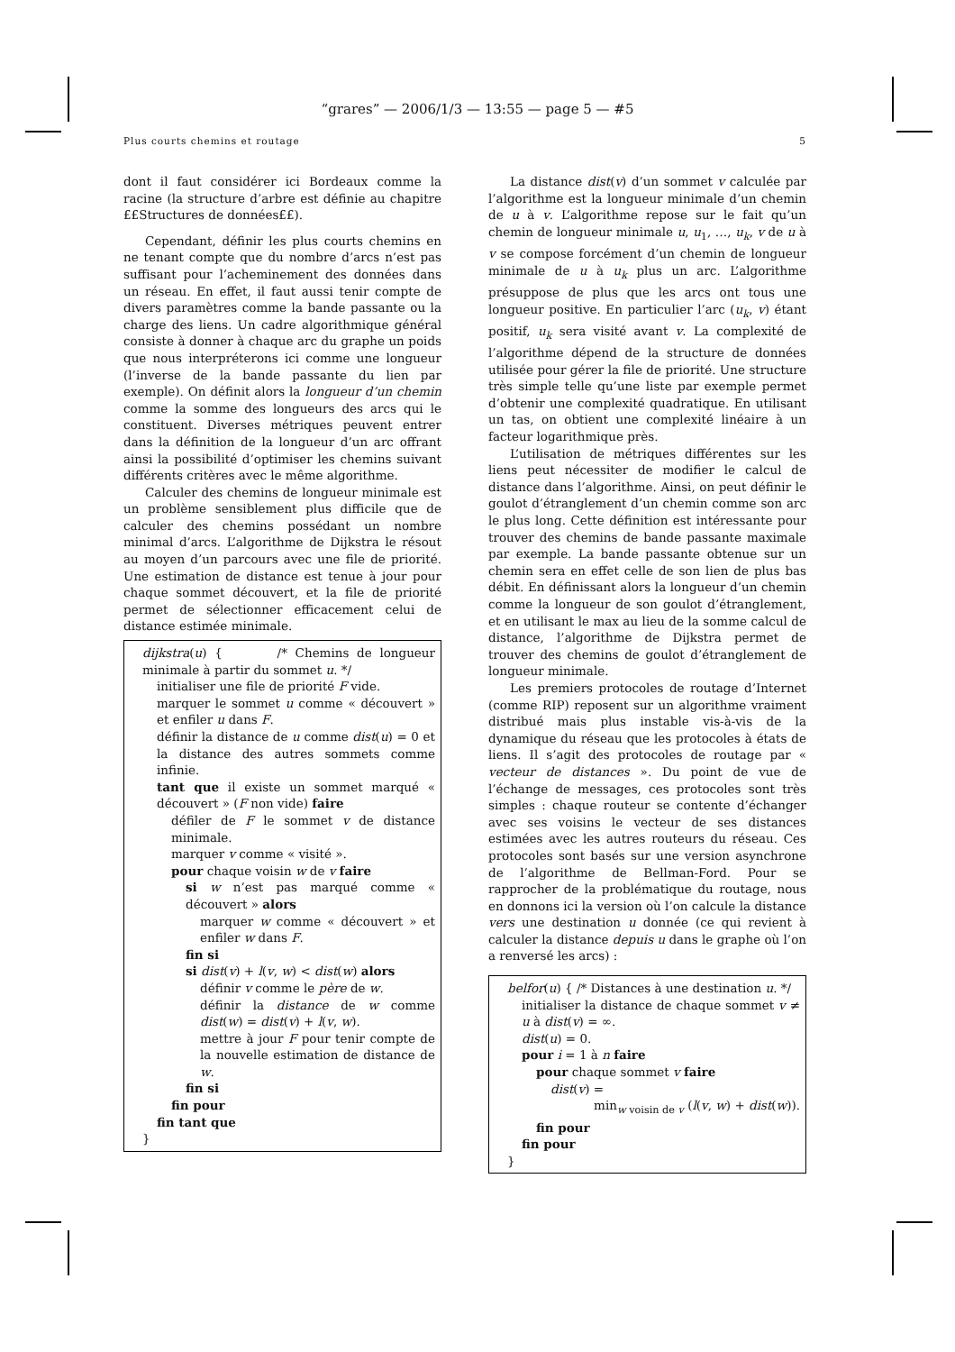“grares” — 2006/1/3 — 13:55 — page 5 — #5
Plus courts chemins et routage 5
dont il faut considérer ici Bordeaux comme la racine (la structure d’arbre est définie au chapitre ££Structures de données££).
Cependant, définir les plus courts chemins en ne tenant compte que du nombre d’arcs n’est pas suffisant pour l’acheminement des données dans un réseau. En effet, il faut aussi tenir compte de divers paramètres comme la bande passante ou la charge des liens. Un cadre algorithmique général consiste à donner à chaque arc du graphe un poids que nous interpréterons ici comme une longueur (l’inverse de la bande passante du lien par exemple). On définit alors la longueur d’un chemin comme la somme des longueurs des arcs qui le constituent. Diverses métriques peuvent entrer dans la définition de la longueur d’un arc offrant ainsi la possibilité d’optimiser les chemins suivant différents critères avec le même algorithme.
Calculer des chemins de longueur minimale est un problème sensiblement plus difficile que de calculer des chemins possédant un nombre minimal d’arcs. L’algorithme de Dijkstra le résout au moyen d’un parcours avec une file de priorité. Une estimation de distance est tenue à jour pour chaque sommet découvert, et la file de priorité permet de sélectionner efficacement celui de distance estimée minimale.
dijkstra(u) { /* Chemins de longueur minimale à partir du sommet u. */
initialiser une file de priorité F vide.
marquer le sommet u comme « découvert » et enfiler u dans F.
définir la distance de u comme dist(u) = 0 et la distance des autres sommets comme infinie.
tant que il existe un sommet marqué « découvert » (F non vide) faire
défiler de F le sommet v de distance minimale.
marquer v comme « visité ».
pour chaque voisin w de v faire
si w n’est pas marqué comme « découvert » alors
marquer w comme « découvert » et enfiler w dans F.
fin si
si dist(v) + l(v, w) < dist(w) alors
définir v comme le père de w.
définir la distance de w comme dist(w) = dist(v) + l(v, w).
mettre à jour F pour tenir compte de la nouvelle estimation de distance de w.
fin si
fin pour
fin tant que
}
La distance dist(v) d’un sommet v calculée par l’algorithme est la longueur minimale d’un chemin de u à v. L’algorithme repose sur le fait qu’un chemin de longueur minimale u, u<sub>1</sub>, …, u<sub>k</sub>, v de u à v se compose forcément d’un chemin de longueur minimale de u à u<sub>k</sub> plus un arc. L’algorithme présuppose de plus que les arcs ont tous une longueur positive. En particulier l’arc (u<sub>k</sub>, v) étant positif, u<sub>k</sub> sera visité avant v. La complexité de l’algorithme dépend de la structure de données utilisée pour gérer la file de priorité. Une structure très simple telle qu’une liste par exemple permet d’obtenir une complexité quadratique. En utilisant un tas, on obtient une complexité linéaire à un facteur logarithmique près.
L’utilisation de métriques différentes sur les liens peut nécessiter de modifier le calcul de distance dans l’algorithme. Ainsi, on peut définir le goulot d’étranglement d’un chemin comme son arc le plus long. Cette définition est intéressante pour trouver des chemins de bande passante maximale par exemple. La bande passante obtenue sur un chemin sera en effet celle de son lien de plus bas débit. En définissant alors la longueur d’un chemin comme la longueur de son goulot d’étranglement, et en utilisant le max au lieu de la somme calcul de distance, l’algorithme de Dijkstra permet de trouver des chemins de goulot d’étranglement de longueur minimale.
Les premiers protocoles de routage d’Internet (comme RIP) reposent sur un algorithme vraiment distribué mais plus instable vis-à-vis de la dynamique du réseau que les protocoles à états de liens. Il s’agit des protocoles de routage par « vecteur de distances ». Du point de vue de l’échange de messages, ces protocoles sont très simples : chaque routeur se contente d’échanger avec ses voisins le vecteur de ses distances estimées avec les autres routeurs du réseau. Ces protocoles sont basés sur une version asynchrone de l’algorithme de Bellman-Ford. Pour se rapprocher de la problématique du routage, nous en donnons ici la version où l’on calcule la distance vers une destination u donnée (ce qui revient à calculer la distance depuis u dans le graphe où l’on a renversé les arcs) :
belfor(u) { /* Distances à une destination u. */
initialiser la distance de chaque sommet v ≠ u à dist(v) = ∞.
dist(u) = 0.
pour i = 1 à n faire
pour chaque sommet v faire
dist(v) =
min<sub>w voisin de v</sub> (l(v, w) + dist(w)).
fin pour
fin pour
}